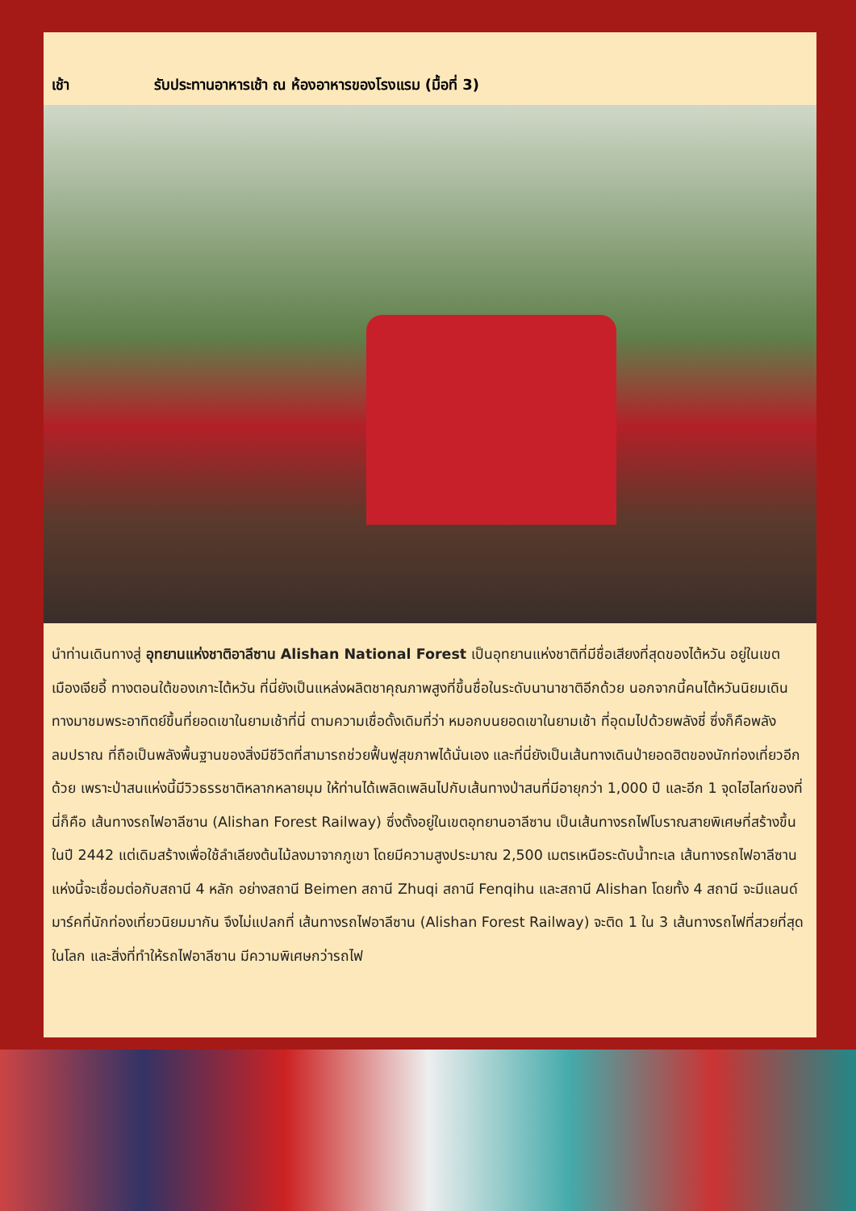เช้า รับประทานอาหารเช้า ณ ห้องอาหารของโรงแรม (มื้อที่ 3)
นำท่านเดินทางสู่ อุทยานแห่งชาติอาลีซาน Alishan National Forest เป็นอุทยานแห่งชาติที่มีชื่อเสียงที่สุดของไต้หวัน อยู่ในเขตเมืองเจียอี้ ทางตอนใต้ของเกาะไต้หวัน ที่นี่ยังเป็นแหล่งผลิตชาคุณภาพสูงที่ขึ้นชื่อในระดับนานาชาติอีกด้วย นอกจากนี้คนไต้หวันนิยมเดินทางมาชมพระอาทิตย์ขึ้นที่ยอดเขาในยามเช้าที่นี่ ตามความเชื่อดั้งเดิมที่ว่า หมอกบนยอดเขาในยามเช้า ที่อุดมไปด้วยพลังชี่ ซึ่งก็คือพลังลมปราณ ที่ถือเป็นพลังพื้นฐานของสิ่งมีชีวิตที่สามารถช่วยฟื้นฟูสุขภาพได้นั่นเอง และที่นี่ยังเป็นเส้นทางเดินป่ายอดฮิตของนักท่องเที่ยวอีกด้วย เพราะป่าสนแห่งนี้มีวิวธรรชาติหลากหลายมุม ให้ท่านได้เพลิดเพลินไปกับเส้นทางป่าสนที่มีอายุกว่า 1,000 ปี และอีก 1 จุดไฮไลท์ของที่นี่ก็คือ เส้นทางรถไฟอาลีซาน (Alishan Forest Railway) ซึ่งตั้งอยู่ในเขตอุทยานอาลีซาน เป็นเส้นทางรถไฟโบราณสายพิเศษที่สร้างขึ้นในปี 2442 แต่เดิมสร้างเพื่อใช้ลำเลียงต้นไม้ลงมาจากภูเขา โดยมีความสูงประมาณ 2,500 เมตรเหนือระดับน้ำทะเล เส้นทางรถไฟอาลีซานแห่งนี้จะเชื่อมต่อกับสถานี 4 หลัก อย่างสถานี Beimen สถานี Zhuqi สถานี Fenqihu และสถานี Alishan โดยทั้ง 4 สถานี จะมีแลนด์มาร์คที่นักท่องเที่ยวนิยมมากัน จึงไม่แปลกที่ เส้นทางรถไฟอาลีซาน (Alishan Forest Railway) จะติด 1 ใน 3 เส้นทางรถไฟที่สวยที่สุดในโลก และสิ่งที่ทำให้รถไฟอาลีซาน มีความพิเศษกว่ารถไฟ